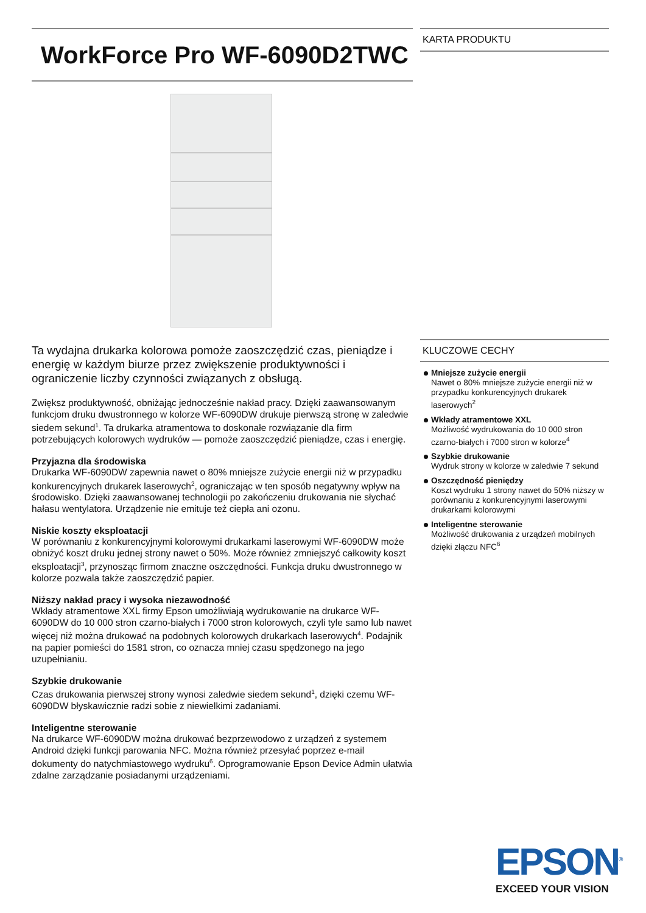WorkForce Pro WF-6090D2TWC
Ta wydajna drukarka kolorowa pomoże zaoszczędzić czas, pieniądze i energię w każdym biurze przez zwiększenie produktywności i ograniczenie liczby czynności związanych z obsługą.
Zwiększ produktywność, obniżając jednocześnie nakład pracy. Dzięki zaawansowanym funkcjom druku dwustronnego w kolorze WF-6090DW drukuje pierwszą stronę w zaledwie siedem sekund<sup>1</sup>. Ta drukarka atramentowa to doskonałe rozwiązanie dla firm potrzebujących kolorowych wydruków — pomoże zaoszczędzić pieniądze, czas i energię.
Przyjazna dla środowiska
Drukarka WF-6090DW zapewnia nawet o 80% mniejsze zużycie energii niż w przypadku konkurencyjnych drukarek laserowych<sup>2</sup>, ograniczając w ten sposób negatywny wpływ na środowisko. Dzięki zaawansowanej technologii po zakończeniu drukowania nie słychać hałasu wentylatora. Urządzenie nie emituje też ciepła ani ozonu.
Niskie koszty eksploatacji
W porównaniu z konkurencyjnymi kolorowymi drukarkami laserowymi WF-6090DW może obniżyć koszt druku jednej strony nawet o 50%. Może również zmniejszyć całkowity koszt eksploatacji<sup>3</sup>, przynosząc firmom znaczne oszczędności. Funkcja druku dwustronnego w kolorze pozwala także zaoszczędzić papier.
Niższy nakład pracy i wysoka niezawodność
Wkłady atramentowe XXL firmy Epson umożliwiają wydrukowanie na drukarce WF-6090DW do 10 000 stron czarno-białych i 7000 stron kolorowych, czyli tyle samo lub nawet więcej niż można drukować na podobnych kolorowych drukarkach laserowych<sup>4</sup>. Podajnik na papier pomieści do 1581 stron, co oznacza mniej czasu spędzonego na jego uzupełnianiu.
Szybkie drukowanie
Czas drukowania pierwszej strony wynosi zaledwie siedem sekund<sup>1</sup>, dzięki czemu WF-6090DW błyskawicznie radzi sobie z niewielkimi zadaniami.
Inteligentne sterowanie
Na drukarce WF-6090DW można drukować bezprzewodowo z urządzeń z systemem Android dzięki funkcji parowania NFC. Można również przesyłać poprzez e-mail dokumenty do natychmiastowego wydruku<sup>6</sup>. Oprogramowanie Epson Device Admin ułatwia zdalne zarządzanie posiadanymi urządzeniami.
KARTA PRODUKTU
KLUCZOWE CECHY
Mniejsze zużycie energii
Nawet o 80% mniejsze zużycie energii niż w przypadku konkurencyjnych drukarek laserowych<sup>2</sup>
Wkłady atramentowe XXL
Możliwość wydrukowania do 10 000 stron czarno-białych i 7000 stron w kolorze<sup>4</sup>
Szybkie drukowanie
Wydruk strony w kolorze w zaledwie 7 sekund
Oszczędność pieniędzy
Koszt wydruku 1 strony nawet do 50% niższy w porównaniu z konkurencyjnymi laserowymi drukarkami kolorowymi
Inteligentne sterowanie
Możliwość drukowania z urządzeń mobilnych dzięki złączu NFC<sup>6</sup>
EPSON<sup>®</sup>
EXCEED YOUR VISION